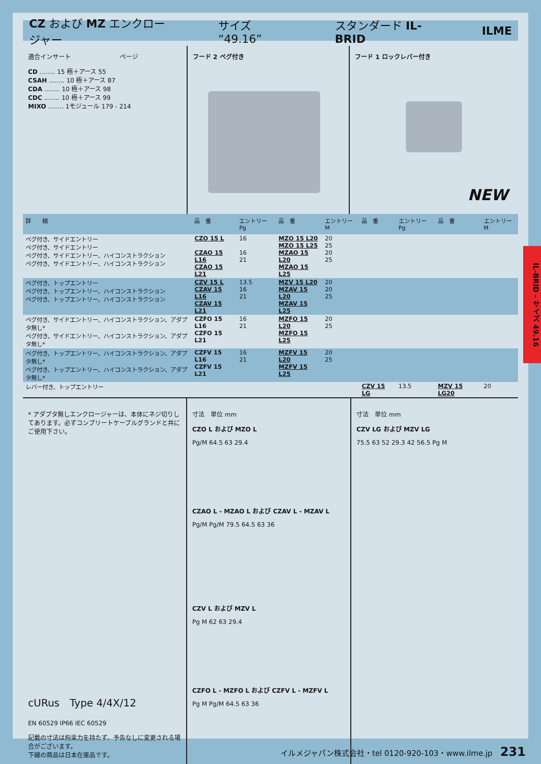CZ および MZ エンクロージャー サイズ “49.16” スタンダード IL-BRID ILME
適合インサート　　　　　　　　ページ
CD ........ 15 極＋アース 55
CSAH ........ 10 極＋アース 87
CDA ........ 10 極＋アース 98
CDC ........ 10 極＋アース 99
MIXO ........ 1モジュール 179 - 214
フード 2 ペグ付き フード 1 ロックレバー付き
NEW
| 詳 細 | 品 番 | エントリー Pg | 品 番 | エントリー M | 品 番 | エントリー Pg | 品 番 | エントリー M |
| --- | --- | --- | --- | --- | --- | --- | --- | --- |
| ペグ付き、サイドエントリー ペグ付き、サイドエントリー ペグ付き、サイドエントリー、ハイコンストラクション ペグ付き、サイドエントリー、ハイコンストラクション | CZO 15 L CZAO 15 L16 CZAO 15 L21 | 16 16 21 | MZO 15 L20 MZO 15 L25 MZAO 15 L20 MZAO 15 L25 | 20 25 20 25 | | | | |
| ペグ付き、トップエントリー ペグ付き、トップエントリー、ハイコンストラクション ペグ付き、トップエントリー、ハイコンストラクション | CZV 15 L CZAV 15 L16 CZAV 15 L21 | 13.5 16 21 | MZV 15 L20 MZAV 15 L20 MZAV 15 L25 | 20 20 25 | | | | |
| ペグ付き、サイドエントリー、ハイコンストラクション、アダプタ無し* ペグ付き、サイドエントリー、ハイコンストラクション、アダプタ無し* | CZFO 15 L16 CZFO 15 L21 | 16 21 | MZFO 15 L20 MZFO 15 L25 | 20 25 | | | | |
| ペグ付き、トップエントリー、ハイコンストラクション、アダプタ無し* ペグ付き、トップエントリー、ハイコンストラクション、アダプタ無し* | CZFV 15 L16 CZFV 15 L21 | 16 21 | MZFV 15 L20 MZFV 15 L25 | 20 25 | | | | |
| レバー付き、トップエントリー | | | | | CZV 15 LG | 13.5 | MZV 15 LG20 | 20 |
* アダプタ無しエンクロージャーは、本体にネジ切りしてあります。必ずコンプリートケーブルグランドと共にご使用下さい。
cURus　Type 4/4X/12
EN 60529 IP66 IEC 60529
記載の寸法は拘束力を持たず、予告なしに変更される場合がございます。
下線の商品は日本在庫品です。
寸法　単位 mm
CZO L および MZO L
Pg/M 64.5 63 29.4
CZAO L - MZAO L および CZAV L - MZAV L
Pg/M Pg/M 79.5 64.5 63 36
CZV L および MZV L
Pg M 62 63 29.4
CZFO L - MZFO L および CZFV L - MZFV L
Pg M Pg/M 64.5 63 36
寸法　単位 mm
CZV LG および MZV LG
75.5 63 52 29.3 42 56.5 Pg M
IL-BRID - サイズ 49.16
イルメジャパン株式会社・tel 0120-920-103・www.ilme.jp　231